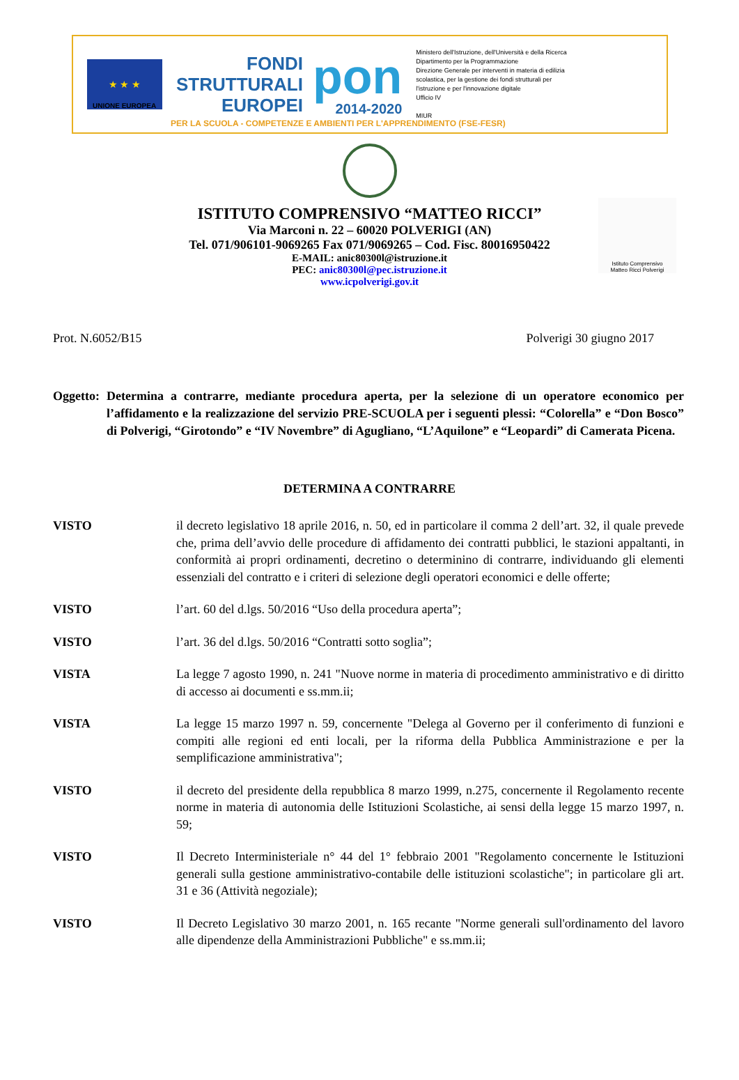★ ★ ★
UNIONE EUROPEA
FONDI
STRUTTURALI
EUROPEI
pon
2014-2020
Ministero dell'Istruzione, dell'Università e della Ricerca
Dipartimento per la Programmazione
Direzione Generale per interventi in materia di edilizia scolastica, per la gestione dei fondi strutturali per l'istruzione e per l'innovazione digitale
Ufficio IV
MIUR
PER LA SCUOLA - COMPETENZE E AMBIENTI PER L'APPRENDIMENTO (FSE-FESR)
Istituto Comprensivo
Matteo Ricci Polverigi
ISTITUTO COMPRENSIVO “MATTEO RICCI”
Via Marconi n. 22 – 60020 POLVERIGI (AN)
Tel. 071/906101-9069265 Fax 071/9069265 – Cod. Fisc. 80016950422
E-MAIL: anic80300l@istruzione.it
PEC: anic80300l@pec.istruzione.it
www.icpolverigi.gov.it
Prot. N.6052/B15 Polverigi 30 giugno 2017
Oggetto: Determina a contrarre, mediante procedura aperta, per la selezione di un operatore economico per l’affidamento e la realizzazione del servizio PRE-SCUOLA per i seguenti plessi: “Colorella” e “Don Bosco” di Polverigi, “Girotondo” e “IV Novembre” di Agugliano, “L’Aquilone” e “Leopardi” di Camerata Picena.
DETERMINA A CONTRARRE
VISTO il decreto legislativo 18 aprile 2016, n. 50, ed in particolare il comma 2 dell’art. 32, il quale prevede che, prima dell’avvio delle procedure di affidamento dei contratti pubblici, le stazioni appaltanti, in conformità ai propri ordinamenti, decretino o determinino di contrarre, individuando gli elementi essenziali del contratto e i criteri di selezione degli operatori economici e delle offerte;
VISTO l’art. 60 del d.lgs. 50/2016 “Uso della procedura aperta”;
VISTO l’art. 36 del d.lgs. 50/2016 “Contratti sotto soglia”;
VISTA La legge 7 agosto 1990, n. 241 "Nuove norme in materia di procedimento amministrativo e di diritto di accesso ai documenti e ss.mm.ii;
VISTA La legge 15 marzo 1997 n. 59, concernente "Delega al Governo per il conferimento di funzioni e compiti alle regioni ed enti locali, per la riforma della Pubblica Amministrazione e per la semplificazione amministrativa";
VISTO il decreto del presidente della repubblica 8 marzo 1999, n.275, concernente il Regolamento recente norme in materia di autonomia delle Istituzioni Scolastiche, ai sensi della legge 15 marzo 1997, n. 59;
VISTO Il Decreto Interministeriale n° 44 del 1° febbraio 2001 "Regolamento concernente le Istituzioni generali sulla gestione amministrativo-contabile delle istituzioni scolastiche"; in particolare gli art. 31 e 36 (Attività negoziale);
VISTO Il Decreto Legislativo 30 marzo 2001, n. 165 recante "Norme generali sull'ordinamento del lavoro alle dipendenze della Amministrazioni Pubbliche" e ss.mm.ii;